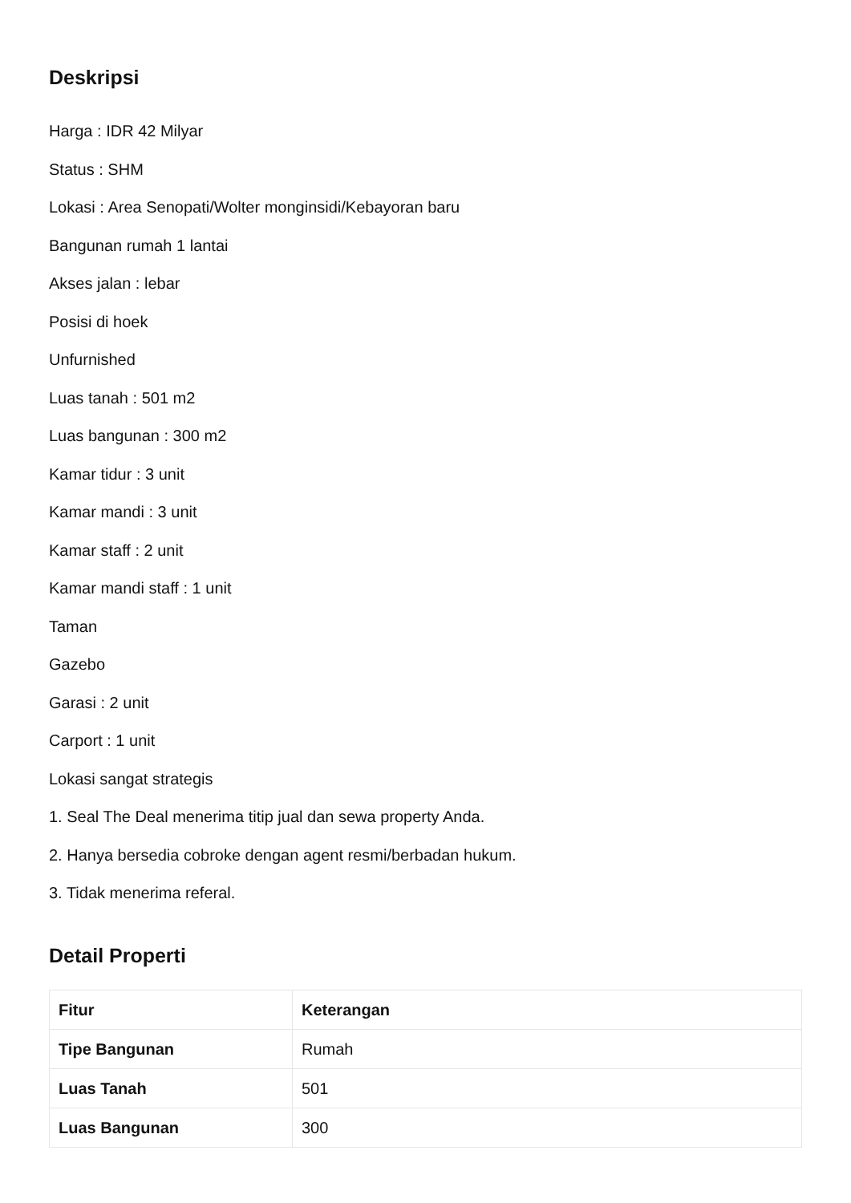Deskripsi
Harga : IDR 42 Milyar
Status : SHM
Lokasi : Area Senopati/Wolter monginsidi/Kebayoran baru
Bangunan rumah 1 lantai
Akses jalan : lebar
Posisi di hoek
Unfurnished
Luas tanah : 501 m2
Luas bangunan : 300 m2
Kamar tidur : 3 unit
Kamar mandi : 3 unit
Kamar staff : 2 unit
Kamar mandi staff : 1 unit
Taman
Gazebo
Garasi : 2 unit
Carport : 1 unit
Lokasi sangat strategis
1. Seal The Deal menerima titip jual dan sewa property Anda.
2. Hanya bersedia cobroke dengan agent resmi/berbadan hukum.
3. Tidak menerima referal.
Detail Properti
| Fitur | Keterangan |
| --- | --- |
| Tipe Bangunan | Rumah |
| Luas Tanah | 501 |
| Luas Bangunan | 300 |